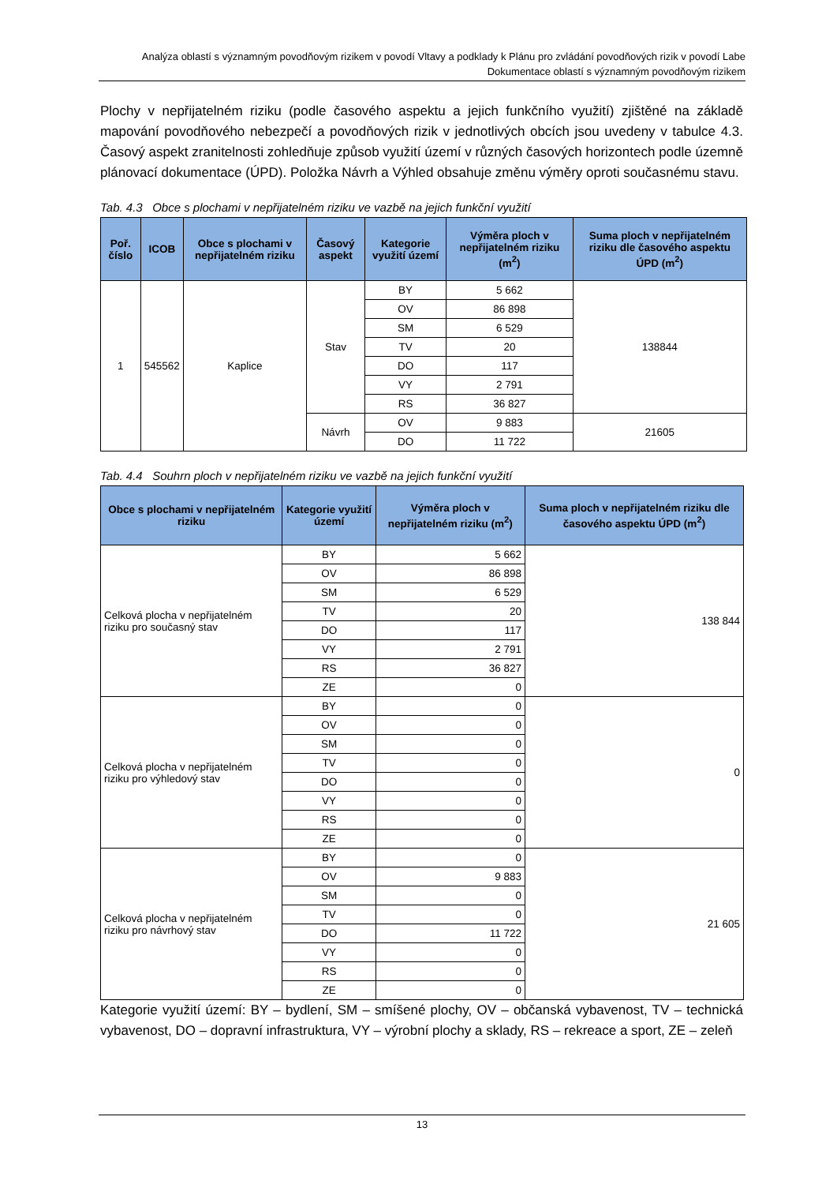Analýza oblastí s významným povodňovým rizikem v povodí Vltavy a podklady k Plánu pro zvládání povodňových rizik v povodí Labe
Dokumentace oblastí s významným povodňovým rizikem
Plochy v nepřijatelném riziku (podle časového aspektu a jejich funkčního využití) zjištěné na základě mapování povodňového nebezpečí a povodňových rizik v jednotlivých obcích jsou uvedeny v tabulce 4.3. Časový aspekt zranitelnosti zohledňuje způsob využití území v různých časových horizontech podle územně plánovací dokumentace (ÚPD). Položka Návrh a Výhled obsahuje změnu výměry oproti současnému stavu.
Tab. 4.3 Obce s plochami v nepřijatelném riziku ve vazbě na jejich funkční využití
| Poř. číslo | ICOB | Obce s plochami v nepřijatelném riziku | Časový aspekt | Kategorie využití území | Výměra ploch v nepřijatelném riziku (m<sup>2</sup>) | Suma ploch v nepřijatelném riziku dle časového aspektu ÚPD (m<sup>2</sup>) |
| --- | --- | --- | --- | --- | --- | --- |
| 1 | 545562 | Kaplice | Stav | BY | 5 662 | 138844 |
| | | | | OV | 86 898 | |
| | | | | SM | 6 529 | |
| | | | | TV | 20 | |
| | | | | DO | 117 | |
| | | | | VY | 2 791 | |
| | | | | RS | 36 827 | |
| | | | Návrh | OV | 9 883 | 21605 |
| | | | | DO | 11 722 | |
Tab. 4.4 Souhrn ploch v nepřijatelném riziku ve vazbě na jejich funkční využití
| Obce s plochami v nepřijatelném riziku | Kategorie využití území | Výměra ploch v nepřijatelném riziku (m<sup>2</sup>) | Suma ploch v nepřijatelném riziku dle časového aspektu ÚPD (m<sup>2</sup>) |
| --- | --- | --- | --- |
| Celková plocha v nepřijatelném riziku pro současný stav | BY | 5 662 | 138 844 |
| | OV | 86 898 | |
| | SM | 6 529 | |
| | TV | 20 | |
| | DO | 117 | |
| | VY | 2 791 | |
| | RS | 36 827 | |
| | ZE | 0 | |
| Celková plocha v nepřijatelném riziku pro výhledový stav | BY | 0 | 0 |
| | OV | 0 | |
| | SM | 0 | |
| | TV | 0 | |
| | DO | 0 | |
| | VY | 0 | |
| | RS | 0 | |
| | ZE | 0 | |
| Celková plocha v nepřijatelném riziku pro návrhový stav | BY | 0 | 21 605 |
| | OV | 9 883 | |
| | SM | 0 | |
| | TV | 0 | |
| | DO | 11 722 | |
| | VY | 0 | |
| | RS | 0 | |
| | ZE | 0 | |
Kategorie využití území: BY – bydlení, SM – smíšené plochy, OV – občanská vybavenost, TV – technická vybavenost, DO – dopravní infrastruktura, VY – výrobní plochy a sklady, RS – rekreace a sport, ZE – zeleň
13